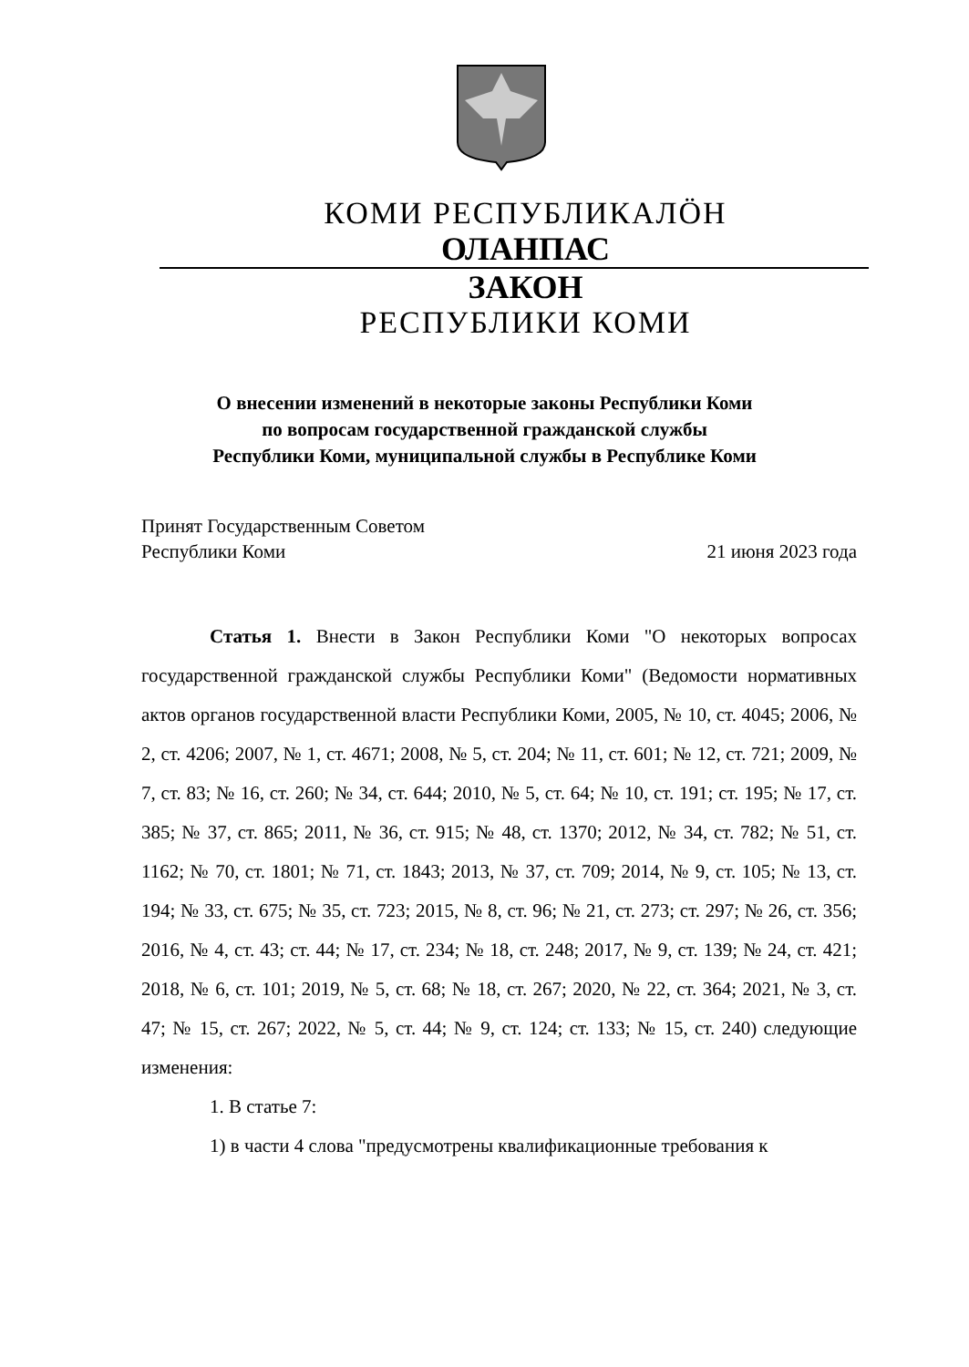КОМИ РЕСПУБЛИКАЛӦН
ОЛАНПАС
ЗАКОН
РЕСПУБЛИКИ КОМИ
О внесении изменений в некоторые законы Республики Коми
по вопросам государственной гражданской службы
Республики Коми, муниципальной службы в Республике Коми
Принят Государственным Советом
Республики Коми
21 июня 2023 года
Статья 1. Внести в Закон Республики Коми "О некоторых вопросах государственной гражданской службы Республики Коми" (Ведомости нормативных актов органов государственной власти Республики Коми, 2005, № 10, ст. 4045; 2006, № 2, ст. 4206; 2007, № 1, ст. 4671; 2008, № 5, ст. 204; № 11, ст. 601; № 12, ст. 721; 2009, № 7, ст. 83; № 16, ст. 260; № 34, ст. 644; 2010, № 5, ст. 64; № 10, ст. 191; ст. 195; № 17, ст. 385; № 37, ст. 865; 2011, № 36, ст. 915; № 48, ст. 1370; 2012, № 34, ст. 782; № 51, ст. 1162; № 70, ст. 1801; № 71, ст. 1843; 2013, № 37, ст. 709; 2014, № 9, ст. 105; № 13, ст. 194; № 33, ст. 675; № 35, ст. 723; 2015, № 8, ст. 96; № 21, ст. 273; ст. 297; № 26, ст. 356; 2016, № 4, ст. 43; ст. 44; № 17, ст. 234; № 18, ст. 248; 2017, № 9, ст. 139; № 24, ст. 421; 2018, № 6, ст. 101; 2019, № 5, ст. 68; № 18, ст. 267; 2020, № 22, ст. 364; 2021, № 3, ст. 47; № 15, ст. 267; 2022, № 5, ст. 44; № 9, ст. 124; ст. 133; № 15, ст. 240) следующие изменения:
1. В статье 7:
1) в части 4 слова "предусмотрены квалификационные требования к